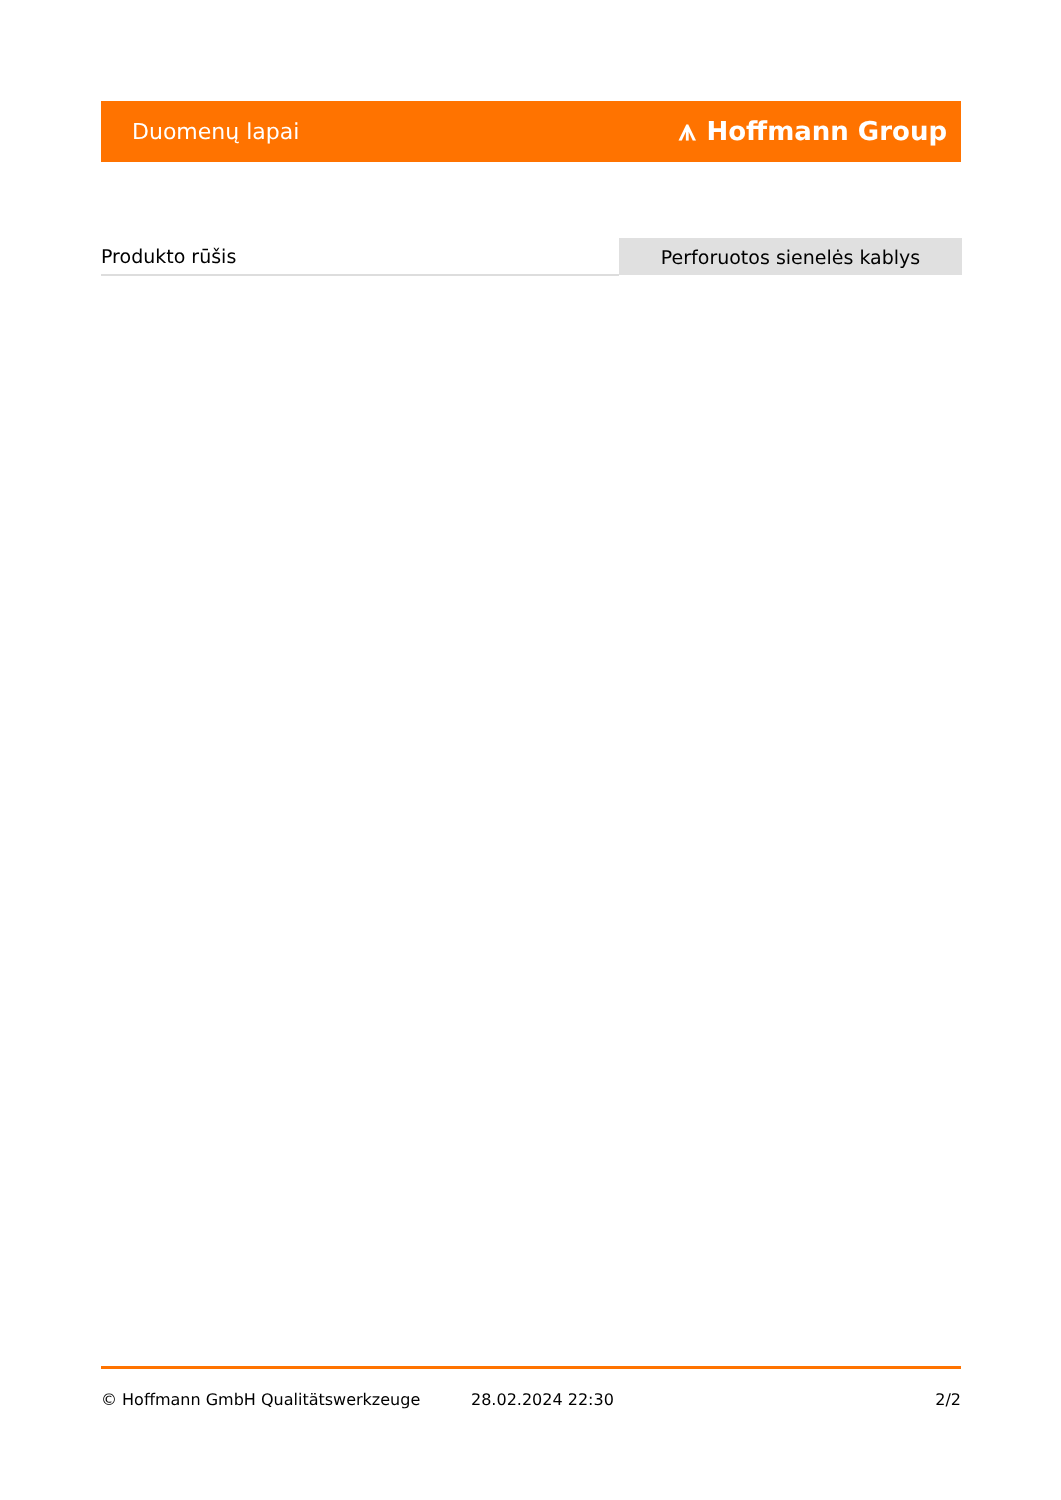Duomenų lapai ⩚ Hoffmann Group
| Produkto rūšis | Perforuotos sienelės kablys |
© Hoffmann GmbH Qualitätswerkzeuge 28.02.2024 22:30 2/2